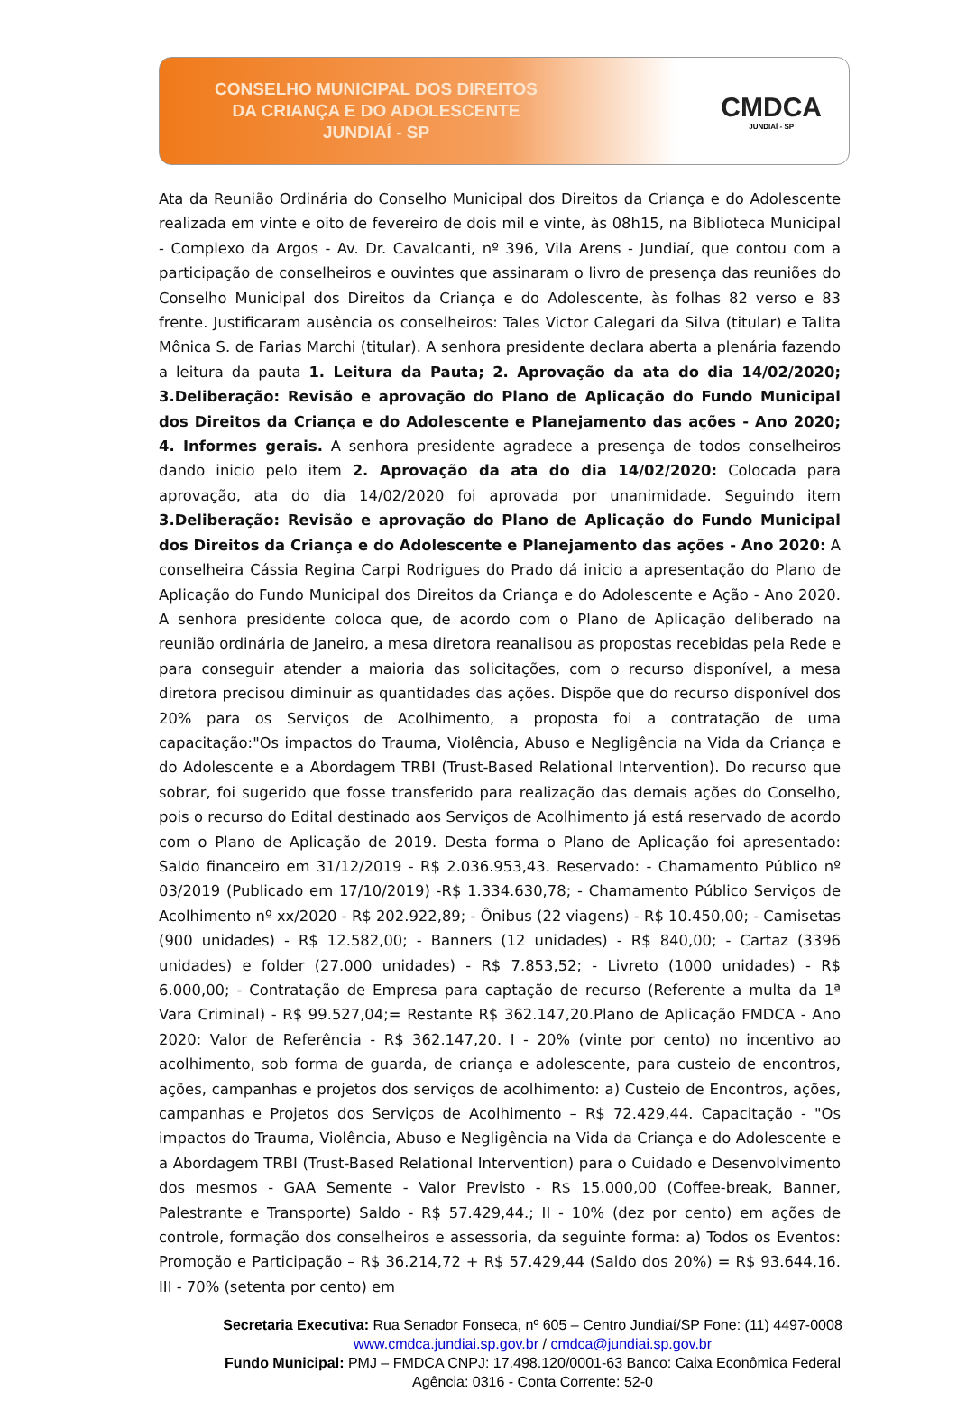CONSELHO MUNICIPAL DOS DIREITOS
DA CRIANÇA E DO ADOLESCENTE
JUNDIAÍ - SP
CMDCA
JUNDIAÍ - SP
Ata da Reunião Ordinária do Conselho Municipal dos Direitos da Criança e do Adolescente realizada em vinte e oito de fevereiro de dois mil e vinte, às 08h15, na Biblioteca Municipal - Complexo da Argos - Av. Dr. Cavalcanti, nº 396, Vila Arens - Jundiaí, que contou com a participação de conselheiros e ouvintes que assinaram o livro de presença das reuniões do Conselho Municipal dos Direitos da Criança e do Adolescente, às folhas 82 verso e 83 frente. Justificaram ausência os conselheiros: Tales Victor Calegari da Silva (titular) e Talita Mônica S. de Farias Marchi (titular). A senhora presidente declara aberta a plenária fazendo a leitura da pauta 1. Leitura da Pauta; 2. Aprovação da ata do dia 14/02/2020; 3.Deliberação: Revisão e aprovação do Plano de Aplicação do Fundo Municipal dos Direitos da Criança e do Adolescente e Planejamento das ações - Ano 2020; 4. Informes gerais. A senhora presidente agradece a presença de todos conselheiros dando inicio pelo item 2. Aprovação da ata do dia 14/02/2020: Colocada para aprovação, ata do dia 14/02/2020 foi aprovada por unanimidade. Seguindo item 3.Deliberação: Revisão e aprovação do Plano de Aplicação do Fundo Municipal dos Direitos da Criança e do Adolescente e Planejamento das ações - Ano 2020: A conselheira Cássia Regina Carpi Rodrigues do Prado dá inicio a apresentação do Plano de Aplicação do Fundo Municipal dos Direitos da Criança e do Adolescente e Ação - Ano 2020. A senhora presidente coloca que, de acordo com o Plano de Aplicação deliberado na reunião ordinária de Janeiro, a mesa diretora reanalisou as propostas recebidas pela Rede e para conseguir atender a maioria das solicitações, com o recurso disponível, a mesa diretora precisou diminuir as quantidades das ações. Dispõe que do recurso disponível dos 20% para os Serviços de Acolhimento, a proposta foi a contratação de uma capacitação:"Os impactos do Trauma, Violência, Abuso e Negligência na Vida da Criança e do Adolescente e a Abordagem TRBI (Trust-Based Relational Intervention). Do recurso que sobrar, foi sugerido que fosse transferido para realização das demais ações do Conselho, pois o recurso do Edital destinado aos Serviços de Acolhimento já está reservado de acordo com o Plano de Aplicação de 2019. Desta forma o Plano de Aplicação foi apresentado: Saldo financeiro em 31/12/2019 - R$ 2.036.953,43. Reservado: - Chamamento Público nº 03/2019 (Publicado em 17/10/2019) -R$ 1.334.630,78; - Chamamento Público Serviços de Acolhimento nº xx/2020 - R$ 202.922,89; - Ônibus (22 viagens) - R$ 10.450,00; - Camisetas (900 unidades) - R$ 12.582,00; - Banners (12 unidades) - R$ 840,00; - Cartaz (3396 unidades) e folder (27.000 unidades) - R$ 7.853,52; - Livreto (1000 unidades) - R$ 6.000,00; - Contratação de Empresa para captação de recurso (Referente a multa da 1ª Vara Criminal) - R$ 99.527,04;= Restante R$ 362.147,20.Plano de Aplicação FMDCA - Ano 2020: Valor de Referência - R$ 362.147,20. I - 20% (vinte por cento) no incentivo ao acolhimento, sob forma de guarda, de criança e adolescente, para custeio de encontros, ações, campanhas e projetos dos serviços de acolhimento: a) Custeio de Encontros, ações, campanhas e Projetos dos Serviços de Acolhimento – R$ 72.429,44. Capacitação - "Os impactos do Trauma, Violência, Abuso e Negligência na Vida da Criança e do Adolescente e a Abordagem TRBI (Trust-Based Relational Intervention) para o Cuidado e Desenvolvimento dos mesmos - GAA Semente - Valor Previsto - R$ 15.000,00 (Coffee-break, Banner, Palestrante e Transporte) Saldo - R$ 57.429,44.; II - 10% (dez por cento) em ações de controle, formação dos conselheiros e assessoria, da seguinte forma: a) Todos os Eventos: Promoção e Participação – R$ 36.214,72 + R$ 57.429,44 (Saldo dos 20%) = R$ 93.644,16. III - 70% (setenta por cento) em
Secretaria Executiva: Rua Senador Fonseca, nº 605 – Centro Jundiaí/SP Fone: (11) 4497-0008
www.cmdca.jundiai.sp.gov.br / cmdca@jundiai.sp.gov.br
Fundo Municipal: PMJ – FMDCA CNPJ: 17.498.120/0001-63 Banco: Caixa Econômica Federal
Agência: 0316 - Conta Corrente: 52-0